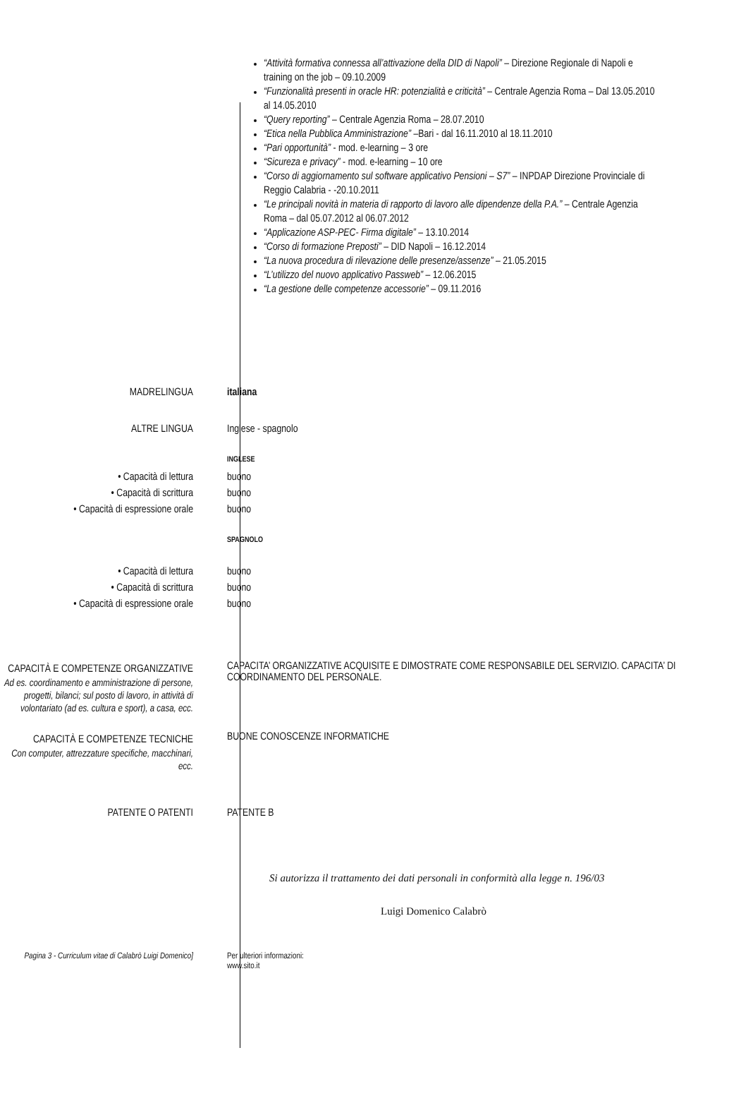“Attività formativa connessa all’attivazione della DID di Napoli” – Direzione Regionale di Napoli e training on the job – 09.10.2009
“Funzionalità presenti in oracle HR: potenzialità e criticità” – Centrale Agenzia Roma – Dal 13.05.2010 al 14.05.2010
“Query reporting” – Centrale Agenzia Roma – 28.07.2010
“Etica nella Pubblica Amministrazione” –Bari - dal 16.11.2010 al 18.11.2010
“Pari opportunità” - mod. e-learning – 3 ore
“Sicureza e privacy” - mod. e-learning – 10 ore
“Corso di aggiornamento sul software applicativo Pensioni – S7” – INPDAP Direzione Provinciale di Reggio Calabria - -20.10.2011
“Le principali novità in materia di rapporto di lavoro alle dipendenze della P.A.” – Centrale Agenzia Roma – dal 05.07.2012 al 06.07.2012
“Applicazione ASP-PEC- Firma digitale” – 13.10.2014
“Corso di formazione Preposti” – DID Napoli – 16.12.2014
“La nuova procedura di rilevazione delle presenze/assenze” – 21.05.2015
“L’utilizzo del nuovo applicativo Passweb” – 12.06.2015
“La gestione delle competenze accessorie” – 09.11.2016
MADRELINGUA italiana
ALTRE LINGUA Inglese - spagnolo
INGLESE
• Capacità di lettura
• Capacità di scrittura
• Capacità di espressione orale
buono
buono
buono
SPAGNOLO
• Capacità di lettura
• Capacità di scrittura
• Capacità di espressione orale
buono
buono
buono
CAPACITÀ E COMPETENZE ORGANIZZATIVE
Ad es. coordinamento e amministrazione di persone, progetti, bilanci; sul posto di lavoro, in attività di volontariato (ad es. cultura e sport), a casa, ecc.
CAPACITA’ ORGANIZZATIVE ACQUISITE E DIMOSTRATE COME RESPONSABILE DEL SERVIZIO. CAPACITA’ DI COORDINAMENTO DEL PERSONALE.
CAPACITÀ E COMPETENZE TECNICHE
Con computer, attrezzature specifiche, macchinari, ecc.
BUONE CONOSCENZE INFORMATICHE
PATENTE O PATENTI PATENTE B
Si autorizza il trattamento dei dati personali in conformità alla legge n. 196/03
Luigi Domenico Calabrò
Pagina 3 - Curriculum vitae di Calabrò Luigi Domenico]
Per ulteriori informazioni:
www.sito.it